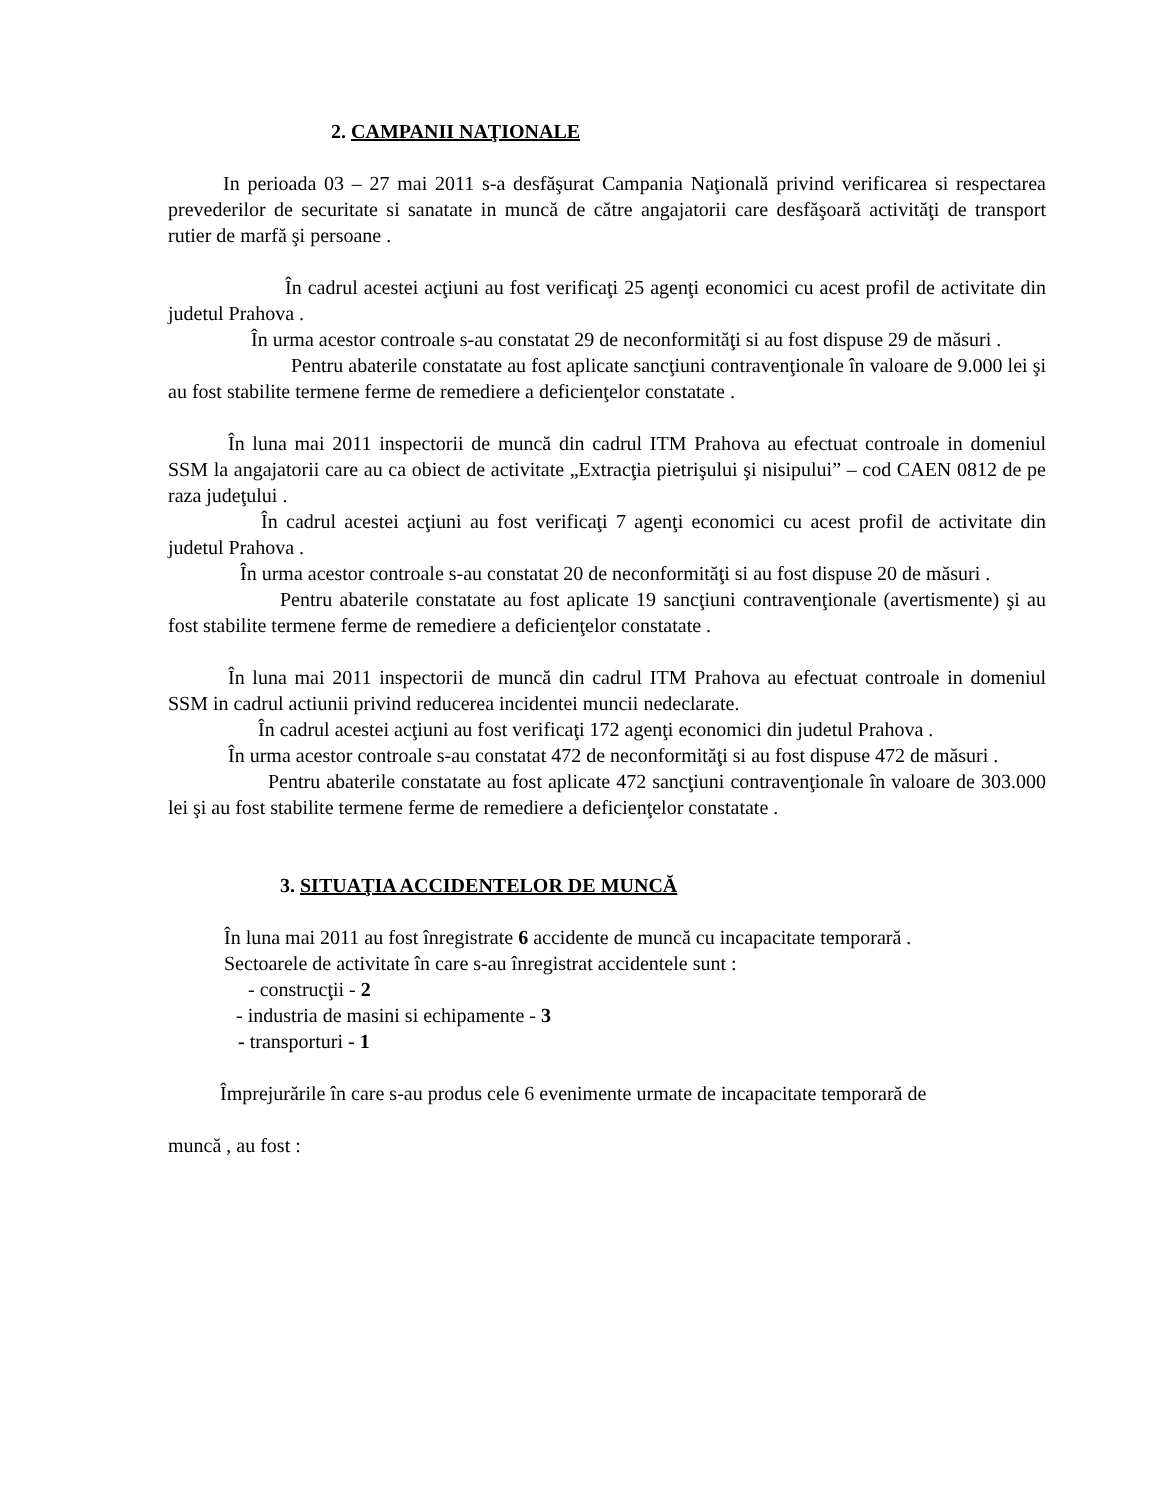2. CAMPANII NAŢIONALE
In perioada 03 – 27 mai 2011 s-a desfăşurat Campania Naţională privind verificarea si respectarea prevederilor de securitate si sanatate in muncă de către angajatorii care desfăşoară activităţi de transport rutier de marfă şi persoane .
În cadrul acestei acţiuni au fost verificaţi 25 agenţi economici cu acest profil de activitate din judetul Prahova .
În urma acestor controale s-au constatat 29 de neconformităţi si au fost dispuse 29 de măsuri .
Pentru abaterile constatate au fost aplicate sancţiuni contravenţionale în valoare de 9.000 lei şi au fost stabilite termene ferme de remediere a deficienţelor constatate .
În luna mai 2011 inspectorii de muncă din cadrul ITM Prahova au efectuat controale in domeniul SSM la angajatorii care au ca obiect de activitate „Extracţia pietrişului şi nisipului” – cod CAEN 0812 de pe raza judeţului .
În cadrul acestei acţiuni au fost verificaţi 7 agenţi economici cu acest profil de activitate din judetul Prahova .
În urma acestor controale s-au constatat 20 de neconformităţi si au fost dispuse 20 de măsuri .
Pentru abaterile constatate au fost aplicate 19 sancţiuni contravenţionale (avertismente) şi au fost stabilite termene ferme de remediere a deficienţelor constatate .
În luna mai 2011 inspectorii de muncă din cadrul ITM Prahova au efectuat controale in domeniul SSM in cadrul actiunii privind reducerea incidentei muncii nedeclarate.
În cadrul acestei acţiuni au fost verificaţi 172 agenţi economici din judetul Prahova .
În urma acestor controale s-au constatat 472 de neconformităţi si au fost dispuse 472 de măsuri .
Pentru abaterile constatate au fost aplicate 472 sancţiuni contravenţionale în valoare de 303.000 lei şi au fost stabilite termene ferme de remediere a deficienţelor constatate .
3. SITUAŢIA ACCIDENTELOR DE MUNCĂ
În luna mai 2011 au fost înregistrate 6 accidente de muncă cu incapacitate temporară .
Sectoarele de activitate în care s-au înregistrat accidentele sunt :
- construcţii - 2
- industria de masini si echipamente - 3
- transporturi - 1
Împrejurările în care s-au produs cele 6 evenimente urmate de incapacitate temporară de
muncă , au fost :